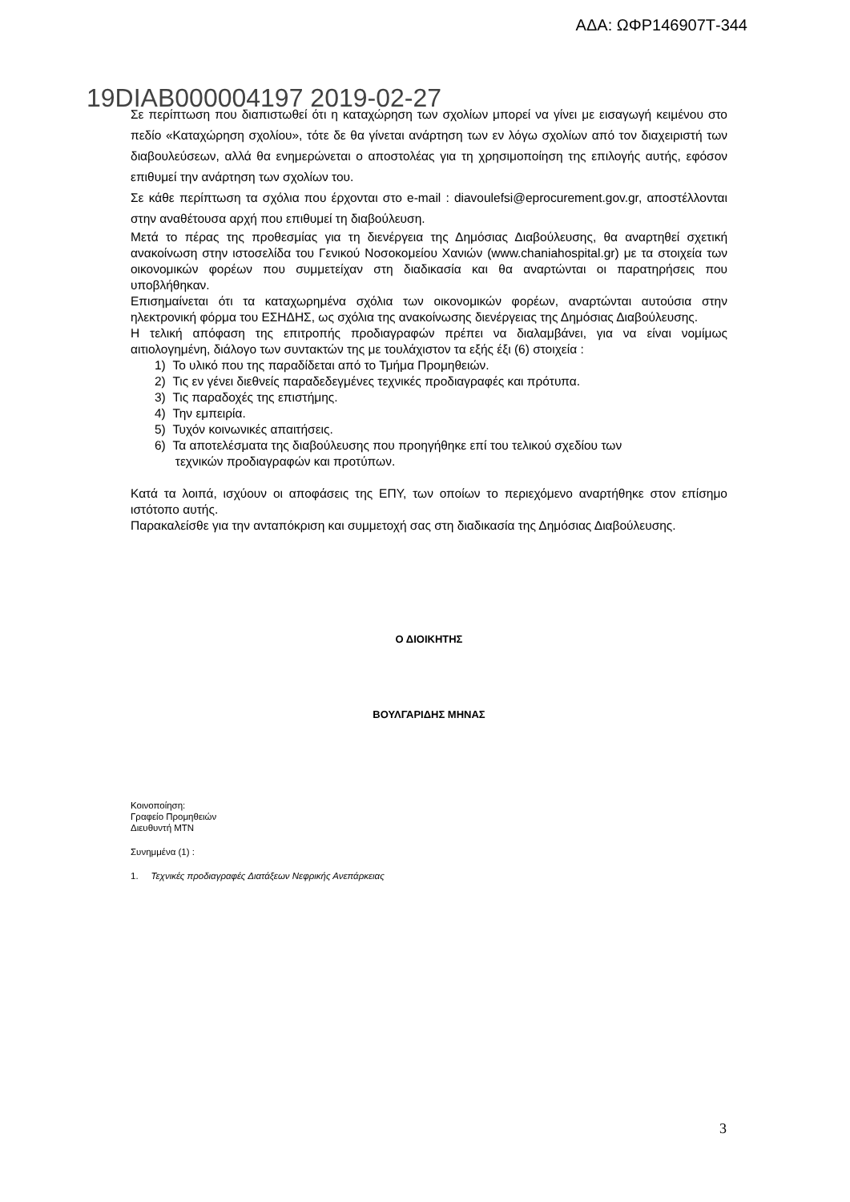ΑΔΑ: ΩΦΡ146907Τ-344
19DIAB000004197 2019-02-27
Σε περίπτωση που διαπιστωθεί ότι η καταχώρηση των σχολίων μπορεί να γίνει με εισαγωγή κειμένου στο πεδίο «Καταχώρηση σχολίου», τότε δε θα γίνεται ανάρτηση των εν λόγω σχολίων από τον διαχειριστή των διαβουλεύσεων, αλλά θα ενημερώνεται ο αποστολέας για τη χρησιμοποίηση της επιλογής αυτής, εφόσον επιθυμεί την ανάρτηση των σχολίων του.
Σε κάθε περίπτωση τα σχόλια που έρχονται στο e-mail : diavoulefsi@eprocurement.gov.gr, αποστέλλονται στην αναθέτουσα αρχή που επιθυμεί τη διαβούλευση.
Μετά το πέρας της προθεσμίας για τη διενέργεια της Δημόσιας Διαβούλευσης, θα αναρτηθεί σχετική ανακοίνωση στην ιστοσελίδα του Γενικού Νοσοκομείου Χανιών (www.chaniahospital.gr) με τα στοιχεία των οικονομικών φορέων που συμμετείχαν στη διαδικασία και θα αναρτώνται οι παρατηρήσεις που υποβλήθηκαν.
Επισημαίνεται ότι τα καταχωρημένα σχόλια των οικονομικών φορέων, αναρτώνται αυτούσια στην ηλεκτρονική φόρμα του ΕΣΗΔΗΣ, ως σχόλια της ανακοίνωσης διενέργειας της Δημόσιας Διαβούλευσης.
Η τελική απόφαση της επιτροπής προδιαγραφών πρέπει να διαλαμβάνει, για να είναι νομίμως αιτιολογημένη, διάλογο των συντακτών της με τουλάχιστον τα εξής έξι (6) στοιχεία :
1) Το υλικό που της παραδίδεται από το Τμήμα Προμηθειών.
2) Τις εν γένει διεθνείς παραδεδεγμένες τεχνικές προδιαγραφές και πρότυπα.
3) Τις παραδοχές της επιστήμης.
4) Την εμπειρία.
5) Τυχόν κοινωνικές απαιτήσεις.
6) Τα αποτελέσματα της διαβούλευσης που προηγήθηκε επί του τελικού σχεδίου των
τεχνικών προδιαγραφών και προτύπων.
Κατά τα λοιπά, ισχύουν οι αποφάσεις της ΕΠΥ, των οποίων το περιεχόμενο αναρτήθηκε στον επίσημο ιστότοπο αυτής.
Παρακαλείσθε για την ανταπόκριση και συμμετοχή σας στη διαδικασία της Δημόσιας Διαβούλευσης.
Ο ΔΙΟΙΚΗΤΗΣ
ΒΟΥΛΓΑΡΙΔΗΣ ΜΗΝΑΣ
Κοινοποίηση:
Γραφείο Προμηθειών
Διευθυντή ΜΤΝ
Συνημμένα (1) :
1. Τεχνικές προδιαγραφές Διατάξεων Νεφρικής Ανεπάρκειας
3